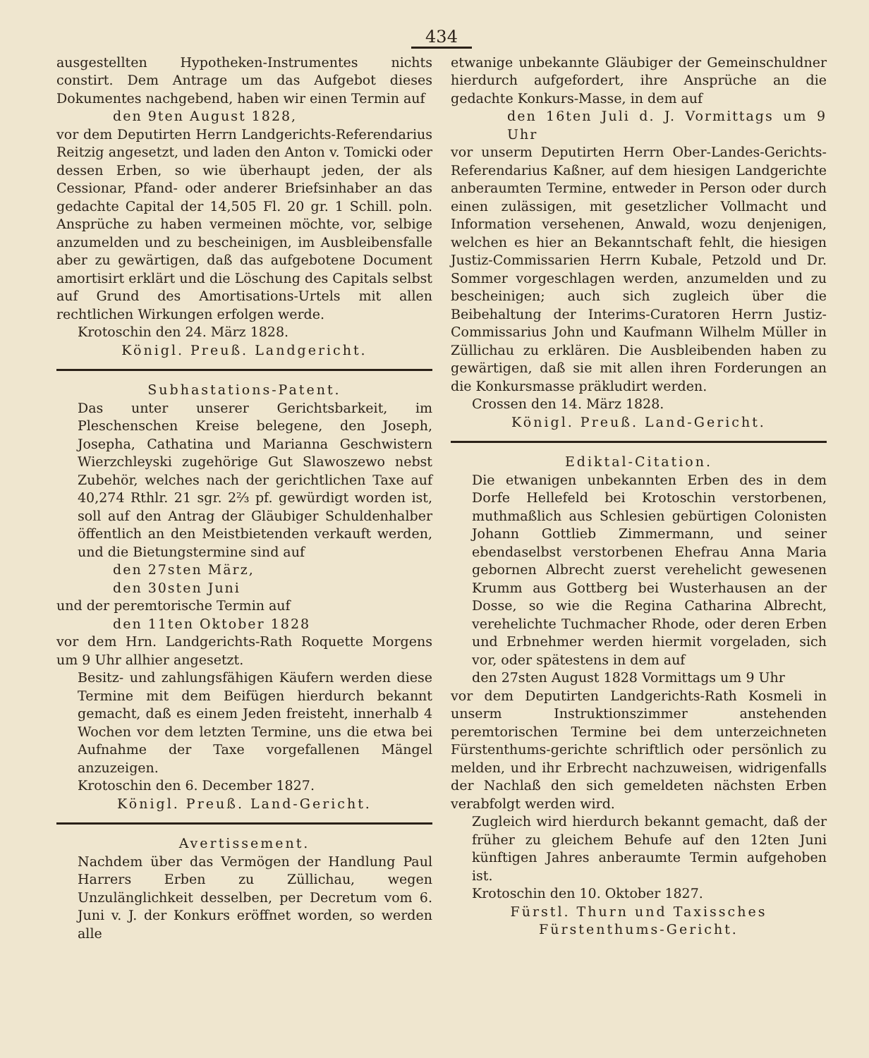434
ausgestellten Hypotheken-Instrumentes nichts constirt. Dem Antrage um das Aufgebot dieses Dokumentes nachgebend, haben wir einen Termin auf
den 9ten August 1828,
vor dem Deputirten Herrn Landgerichts-Referendarius Reitzig angesetzt, und laden den Anton v. Tomicki oder dessen Erben, so wie überhaupt jeden, der als Cessionar, Pfand- oder anderer Briefsinhaber an das gedachte Capital der 14,505 Fl. 20 gr. 1 Schill. poln. Ansprüche zu haben vermeinen möchte, vor, selbige anzumelden und zu bescheinigen, im Ausbleibensfalle aber zu gewärtigen, daß das aufgebotene Document amortisirt erklärt und die Löschung des Capitals selbst auf Grund des Amortisations-Urtels mit allen rechtlichen Wirkungen erfolgen werde.
Krotoschin den 24. März 1828.
Königl. Preuß. Landgericht.
Subhastations-Patent.
Das unter unserer Gerichtsbarkeit, im Pleschenschen Kreise belegene, den Joseph, Josepha, Cathatina und Marianna Geschwistern Wierzchleyski zugehörige Gut Slawoszewo nebst Zubehör, welches nach der gerichtlichen Taxe auf 40,274 Rthlr. 21 sgr. 2⅔ pf. gewürdigt worden ist, soll auf den Antrag der Gläubiger Schuldenhalber öffentlich an den Meistbietenden verkauft werden, und die Bietungstermine sind auf
den 27sten März,
den 30sten Juni
und der peremtorische Termin auf
den 11ten Oktober 1828
vor dem Hrn. Landgerichts-Rath Roquette Morgens um 9 Uhr allhier angesetzt.
Besitz- und zahlungsfähigen Käufern werden diese Termine mit dem Beifügen hierdurch bekannt gemacht, daß es einem Jeden freisteht, innerhalb 4 Wochen vor dem letzten Termine, uns die etwa bei Aufnahme der Taxe vorgefallenen Mängel anzuzeigen.
Krotoschin den 6. December 1827.
Königl. Preuß. Land-Gericht.
Avertissement.
Nachdem über das Vermögen der Handlung Paul Harrers Erben zu Züllichau, wegen Unzulänglichkeit desselben, per Decretum vom 6. Juni v. J. der Konkurs eröffnet worden, so werden alle
etwanige unbekannte Gläubiger der Gemeinschuldner hierdurch aufgefordert, ihre Ansprüche an die gedachte Konkurs-Masse, in dem auf
den 16ten Juli d. J. Vormittags um 9 Uhr
vor unserm Deputirten Herrn Ober-Landes-Gerichts-Referendarius Kaßner, auf dem hiesigen Landgerichte anberaumten Termine, entweder in Person oder durch einen zulässigen, mit gesetzlicher Vollmacht und Information versehenen, Anwald, wozu denjenigen, welchen es hier an Bekanntschaft fehlt, die hiesigen Justiz-Commissarien Herrn Kubale, Petzold und Dr. Sommer vorgeschlagen werden, anzumelden und zu bescheinigen; auch sich zugleich über die Beibehaltung der Interims-Curatoren Herrn Justiz-Commissarius John und Kaufmann Wilhelm Müller in Züllichau zu erklären. Die Ausbleibenden haben zu gewärtigen, daß sie mit allen ihren Forderungen an die Konkursmasse präkludirt werden.
Crossen den 14. März 1828.
Königl. Preuß. Land-Gericht.
Ediktal-Citation.
Die etwanigen unbekannten Erben des in dem Dorfe Hellefeld bei Krotoschin verstorbenen, muthmaßlich aus Schlesien gebürtigen Colonisten Johann Gottlieb Zimmermann, und seiner ebendaselbst verstorbenen Ehefrau Anna Maria gebornen Albrecht zuerst verehelicht gewesenen Krumm aus Gottberg bei Wusterhausen an der Dosse, so wie die Regina Catharina Albrecht, verehelichte Tuchmacher Rhode, oder deren Erben und Erbnehmer werden hiermit vorgeladen, sich vor, oder spätestens in dem auf
den 27sten August 1828 Vormittags um 9 Uhr
vor dem Deputirten Landgerichts-Rath Kosmeli in unserm Instruktionszimmer anstehenden peremtorischen Termine bei dem unterzeichneten Fürstenthums-gerichte schriftlich oder persönlich zu melden, und ihr Erbrecht nachzuweisen, widrigenfalls der Nachlaß den sich gemeldeten nächsten Erben verabfolgt werden wird.
Zugleich wird hierdurch bekannt gemacht, daß der früher zu gleichem Behufe auf den 12ten Juni künftigen Jahres anberaumte Termin aufgehoben ist.
Krotoschin den 10. Oktober 1827.
Fürstl. Thurn und Taxissches Fürstenthums-Gericht.